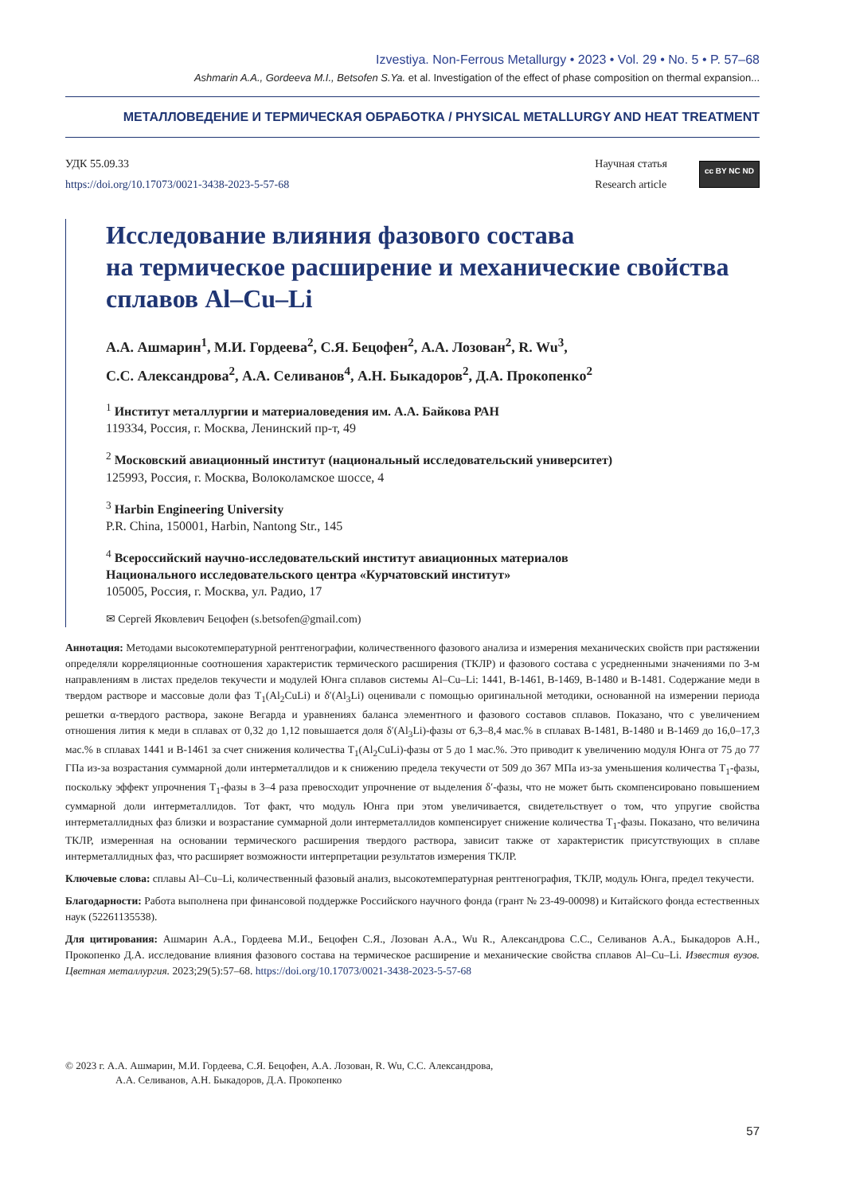Izvestiya. Non-Ferrous Metallurgy • 2023 • Vol. 29 • No. 5 • P. 57–68
Ashmarin A.A., Gordeeva M.I., Betsofen S.Ya. et al. Investigation of the effect of phase composition on thermal expansion...
МЕТАЛЛОВЕДЕНИЕ И ТЕРМИЧЕСКАЯ ОБРАБОТКА / PHYSICAL METALLURGY AND HEAT TREATMENT
УДК 55.09.33
https://doi.org/10.17073/0021-3438-2023-5-57-68
Научная статья
Research article
cc BY NC ND
Исследование влияния фазового состава
на термическое расширение и механические свойства
сплавов Al–Cu–Li
А.А. Ашмарин<sup>1</sup>, М.И. Гордеева<sup>2</sup>, С.Я. Бецофен<sup>2</sup>, А.А. Лозован<sup>2</sup>, R. Wu<sup>3</sup>,
С.С. Александрова<sup>2</sup>, А.А. Селиванов<sup>4</sup>, А.Н. Быкадоров<sup>2</sup>, Д.А. Прокопенко<sup>2</sup>
<sup>1</sup> Институт металлургии и материаловедения им. А.А. Байкова РАН
119334, Россия, г. Москва, Ленинский пр-т, 49
<sup>2</sup> Московский авиационный институт (национальный исследовательский университет)
125993, Россия, г. Москва, Волоколамское шоссе, 4
<sup>3</sup> Harbin Engineering University
P.R. China, 150001, Harbin, Nantong Str., 145
<sup>4</sup> Всероссийский научно-исследовательский институт авиационных материалов
Национального исследовательского центра «Курчатовский институт»
105005, Россия, г. Москва, ул. Радио, 17
✉ Сергей Яковлевич Бецофен (s.betsofen@gmail.com)
Аннотация: Методами высокотемпературной рентгенографии, количественного фазового анализа и измерения механических свойств при растяжении определяли корреляционные соотношения характеристик термического расширения (ТКЛР) и фазового состава с усредненными значениями по 3-м направлениям в листах пределов текучести и модулей Юнга сплавов системы Al–Cu–Li: 1441, В-1461, В-1469, В-1480 и В-1481. Содержание меди в твердом растворе и массовые доли фаз T<sub>1</sub>(Al<sub>2</sub>CuLi) и δ′(Al<sub>3</sub>Li) оценивали с помощью оригинальной методики, основанной на измерении периода решетки α-твердого раствора, законе Вегарда и уравнениях баланса элементного и фазового составов сплавов. Показано, что с увеличением отношения лития к меди в сплавах от 0,32 до 1,12 повышается доля δ′(Al<sub>3</sub>Li)-фазы от 6,3–8,4 мас.% в сплавах В-1481, В-1480 и В-1469 до 16,0–17,3 мас.% в сплавах 1441 и В-1461 за счет снижения количества T<sub>1</sub>(Al<sub>2</sub>CuLi)-фазы от 5 до 1 мас.%. Это приводит к увеличению модуля Юнга от 75 до 77 ГПа из-за возрастания суммарной доли интерметаллидов и к снижению предела текучести от 509 до 367 МПа из-за уменьшения количества T<sub>1</sub>-фазы, поскольку эффект упрочнения T<sub>1</sub>-фазы в 3–4 раза превосходит упрочнение от выделения δ′-фазы, что не может быть скомпенсировано повышением суммарной доли интерметаллидов. Тот факт, что модуль Юнга при этом увеличивается, свидетельствует о том, что упругие свойства интерметаллидных фаз близки и возрастание суммарной доли интерметаллидов компенсирует снижение количества T<sub>1</sub>-фазы. Показано, что величина ТКЛР, измеренная на основании термического расширения твердого раствора, зависит также от характеристик присутствующих в сплаве интерметаллидных фаз, что расширяет возможности интерпретации результатов измерения ТКЛР.
Ключевые слова: сплавы Al–Cu–Li, количественный фазовый анализ, высокотемпературная рентгенография, ТКЛР, модуль Юнга, предел текучести.
Благодарности: Работа выполнена при финансовой поддержке Российского научного фонда (грант № 23-49-00098) и Китайского фонда естественных наук (52261135538).
Для цитирования: Ашмарин А.А., Гордеева М.И., Бецофен С.Я., Лозован А.А., Wu R., Александрова С.С., Селиванов А.А., Быкадоров А.Н., Прокопенко Д.А. исследование влияния фазового состава на термическое расширение и механические свойства сплавов Al–Cu–Li. Известия вузов. Цветная металлургия. 2023;29(5):57–68. https://doi.org/10.17073/0021-3438-2023-5-57-68
© 2023 г. А.А. Ашмарин, М.И. Гордеева, С.Я. Бецофен, А.А. Лозован, R. Wu, С.С. Александрова,
А.А. Селиванов, А.Н. Быкадоров, Д.А. Прокопенко
57